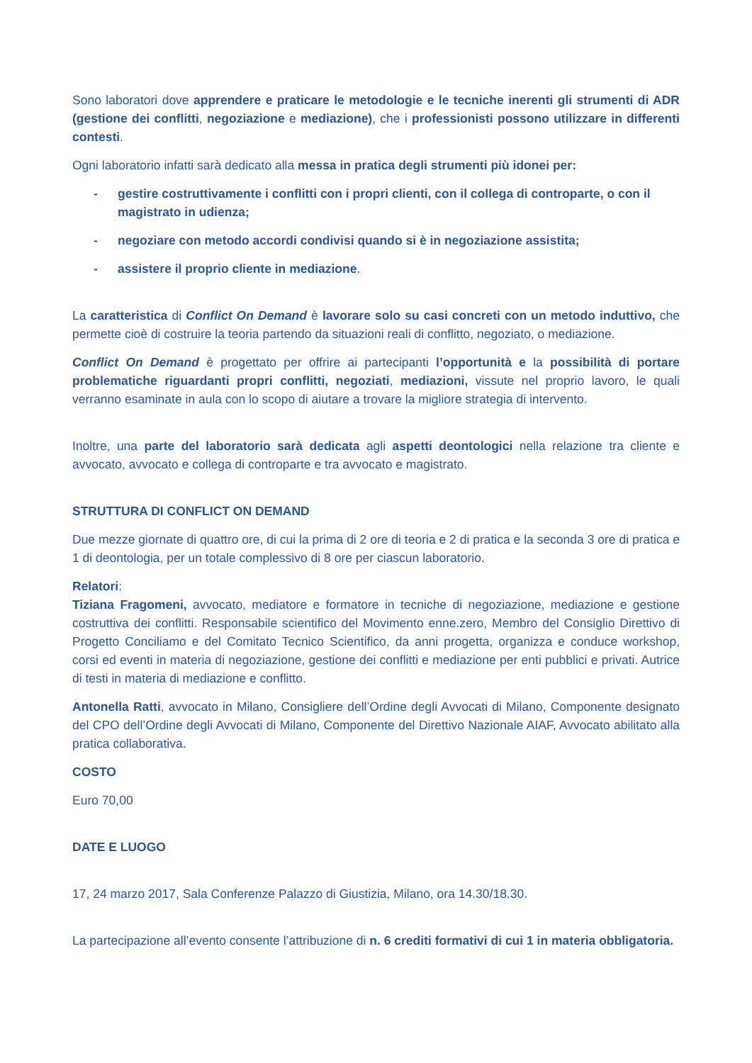Sono laboratori dove apprendere e praticare le metodologie e le tecniche inerenti gli strumenti di ADR (gestione dei conflitti, negoziazione e mediazione), che i professionisti possono utilizzare in differenti contesti.
Ogni laboratorio infatti sarà dedicato alla messa in pratica degli strumenti più idonei per:
- gestire costruttivamente i conflitti con i propri clienti, con il collega di controparte, o con il magistrato in udienza;
- negoziare con metodo accordi condivisi quando si è in negoziazione assistita;
- assistere il proprio cliente in mediazione.
La caratteristica di Conflict On Demand è lavorare solo su casi concreti con un metodo induttivo, che permette cioè di costruire la teoria partendo da situazioni reali di conflitto, negoziato, o mediazione.
Conflict On Demand è progettato per offrire ai partecipanti l’opportunità e la possibilità di portare problematiche riguardanti propri conflitti, negoziati, mediazioni, vissute nel proprio lavoro, le quali verranno esaminate in aula con lo scopo di aiutare a trovare la migliore strategia di intervento.
Inoltre, una parte del laboratorio sarà dedicata agli aspetti deontologici nella relazione tra cliente e avvocato, avvocato e collega di controparte e tra avvocato e magistrato.
STRUTTURA DI CONFLICT ON DEMAND
Due mezze giornate di quattro ore, di cui la prima di 2 ore di teoria e 2 di pratica e la seconda 3 ore di pratica e 1 di deontologia, per un totale complessivo di 8 ore per ciascun laboratorio.
Relatori:
Tiziana Fragomeni, avvocato, mediatore e formatore in tecniche di negoziazione, mediazione e gestione costruttiva dei conflitti. Responsabile scientifico del Movimento enne.zero, Membro del Consiglio Direttivo di Progetto Conciliamo e del Comitato Tecnico Scientifico, da anni progetta, organizza e conduce workshop, corsi ed eventi in materia di negoziazione, gestione dei conflitti e mediazione per enti pubblici e privati. Autrice di testi in materia di mediazione e conflitto.
Antonella Ratti, avvocato in Milano, Consigliere dell’Ordine degli Avvocati di Milano, Componente designato del CPO dell’Ordine degli Avvocati di Milano, Componente del Direttivo Nazionale AIAF, Avvocato abilitato alla pratica collaborativa.
COSTO
Euro 70,00
DATE E LUOGO
17, 24 marzo 2017, Sala Conferenze Palazzo di Giustizia, Milano, ora 14.30/18.30.
La partecipazione all’evento consente l’attribuzione di n. 6 crediti formativi di cui 1 in materia obbligatoria.